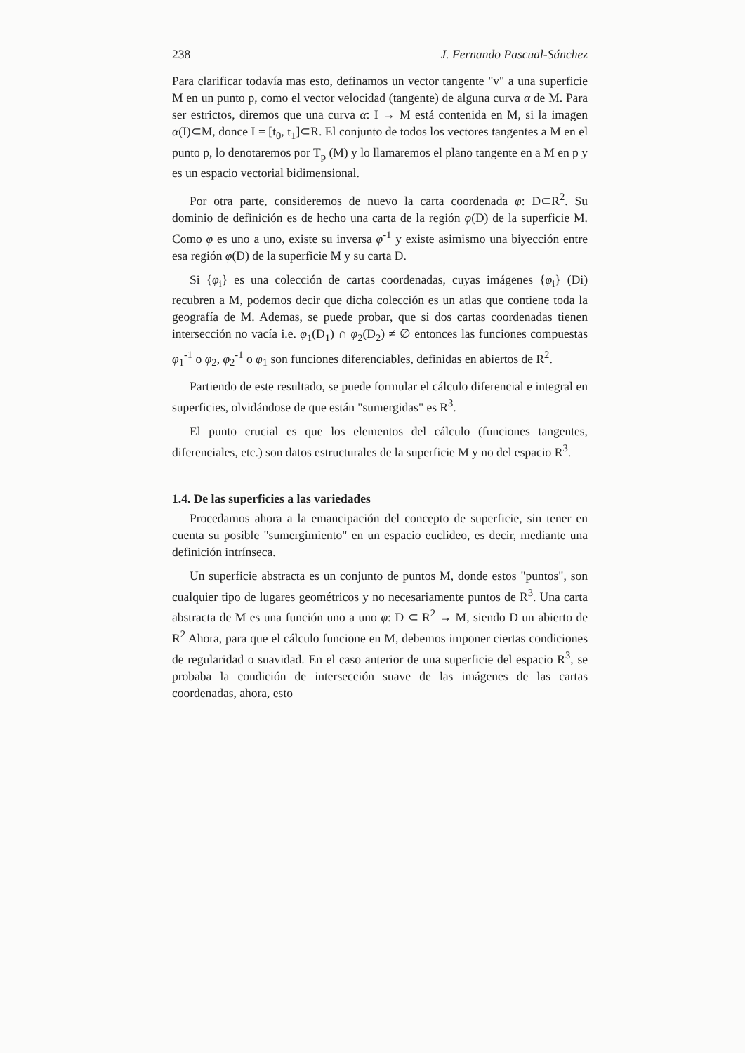238 J. Fernando Pascual-Sánchez
Para clarificar todavía mas esto, definamos un vector tangente "v" a una superficie M en un punto p, como el vector velocidad (tangente) de alguna curva α de M. Para ser estrictos, diremos que una curva α: I → M está contenida en M, si la imagen α(I)⊂M, donce I = [t<sub>0</sub>, t<sub>1</sub>]⊂R. El conjunto de todos los vectores tangentes a M en el punto p, lo denotaremos por T<sub>p</sub> (M) y lo llamaremos el plano tangente en a M en p y es un espacio vectorial bidimensional.
Por otra parte, consideremos de nuevo la carta coordenada φ: D⊂R<sup>2</sup>. Su dominio de definición es de hecho una carta de la región φ(D) de la superficie M. Como φ es uno a uno, existe su inversa φ<sup>-1</sup> y existe asimismo una biyección entre esa región φ(D) de la superficie M y su carta D.
Si {φ<sub>i</sub>} es una colección de cartas coordenadas, cuyas imágenes {φ<sub>i</sub>} (Di) recubren a M, podemos decir que dicha colección es un atlas que contiene toda la geografía de M. Ademas, se puede probar, que si dos cartas coordenadas tienen intersección no vacía i.e. φ<sub>1</sub>(D<sub>1</sub>) ∩ φ<sub>2</sub>(D<sub>2</sub>) ≠ ∅ entonces las funciones compuestas φ<sub>1</sub><sup>-1</sup> o φ<sub>2</sub>, φ<sub>2</sub><sup>-1</sup> o φ<sub>1</sub> son funciones diferenciables, definidas en abiertos de R<sup>2</sup>.
Partiendo de este resultado, se puede formular el cálculo diferencial e integral en superficies, olvidándose de que están "sumergidas" es R<sup>3</sup>.
El punto crucial es que los elementos del cálculo (funciones tangentes, diferenciales, etc.) son datos estructurales de la superficie M y no del espacio R<sup>3</sup>.
1.4. De las superficies a las variedades
Procedamos ahora a la emancipación del concepto de superficie, sin tener en cuenta su posible "sumergimiento" en un espacio euclideo, es decir, mediante una definición intrínseca.
Un superficie abstracta es un conjunto de puntos M, donde estos "puntos", son cualquier tipo de lugares geométricos y no necesariamente puntos de R<sup>3</sup>. Una carta abstracta de M es una función uno a uno φ: D ⊂ R<sup>2</sup> → M, siendo D un abierto de R<sup>2</sup> Ahora, para que el cálculo funcione en M, debemos imponer ciertas condiciones de regularidad o suavidad. En el caso anterior de una superficie del espacio R<sup>3</sup>, se probaba la condición de intersección suave de las imágenes de las cartas coordenadas, ahora, esto